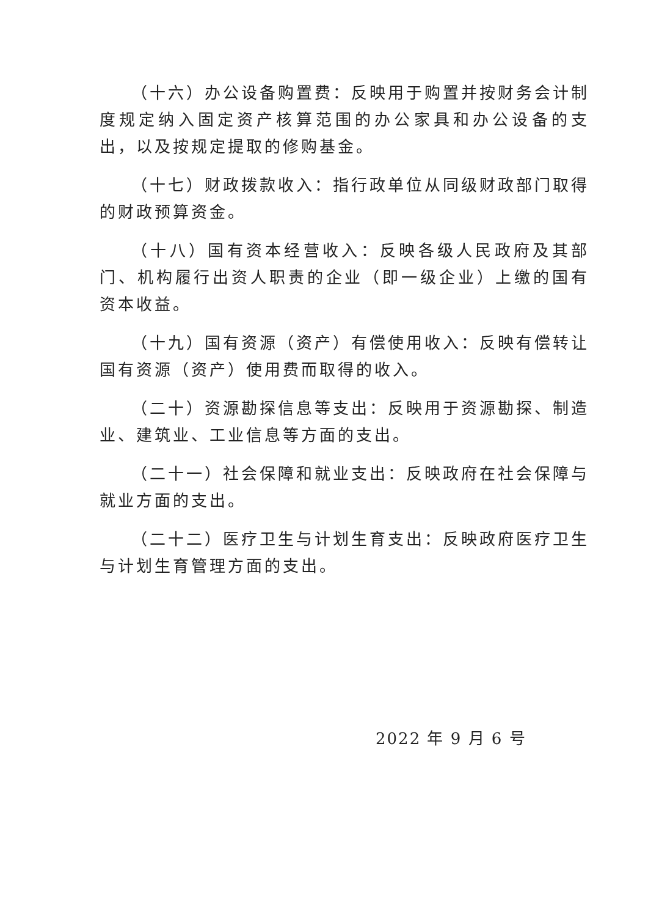（十六）办公设备购置费：反映用于购置并按财务会计制度规定纳入固定资产核算范围的办公家具和办公设备的支出，以及按规定提取的修购基金。
（十七）财政拨款收入：指行政单位从同级财政部门取得的财政预算资金。
（十八）国有资本经营收入：反映各级人民政府及其部门、机构履行出资人职责的企业（即一级企业）上缴的国有资本收益。
（十九）国有资源（资产）有偿使用收入：反映有偿转让国有资源（资产）使用费而取得的收入。
（二十）资源勘探信息等支出：反映用于资源勘探、制造业、建筑业、工业信息等方面的支出。
（二十一）社会保障和就业支出：反映政府在社会保障与就业方面的支出。
（二十二）医疗卫生与计划生育支出：反映政府医疗卫生与计划生育管理方面的支出。
2022 年 9 月 6 号